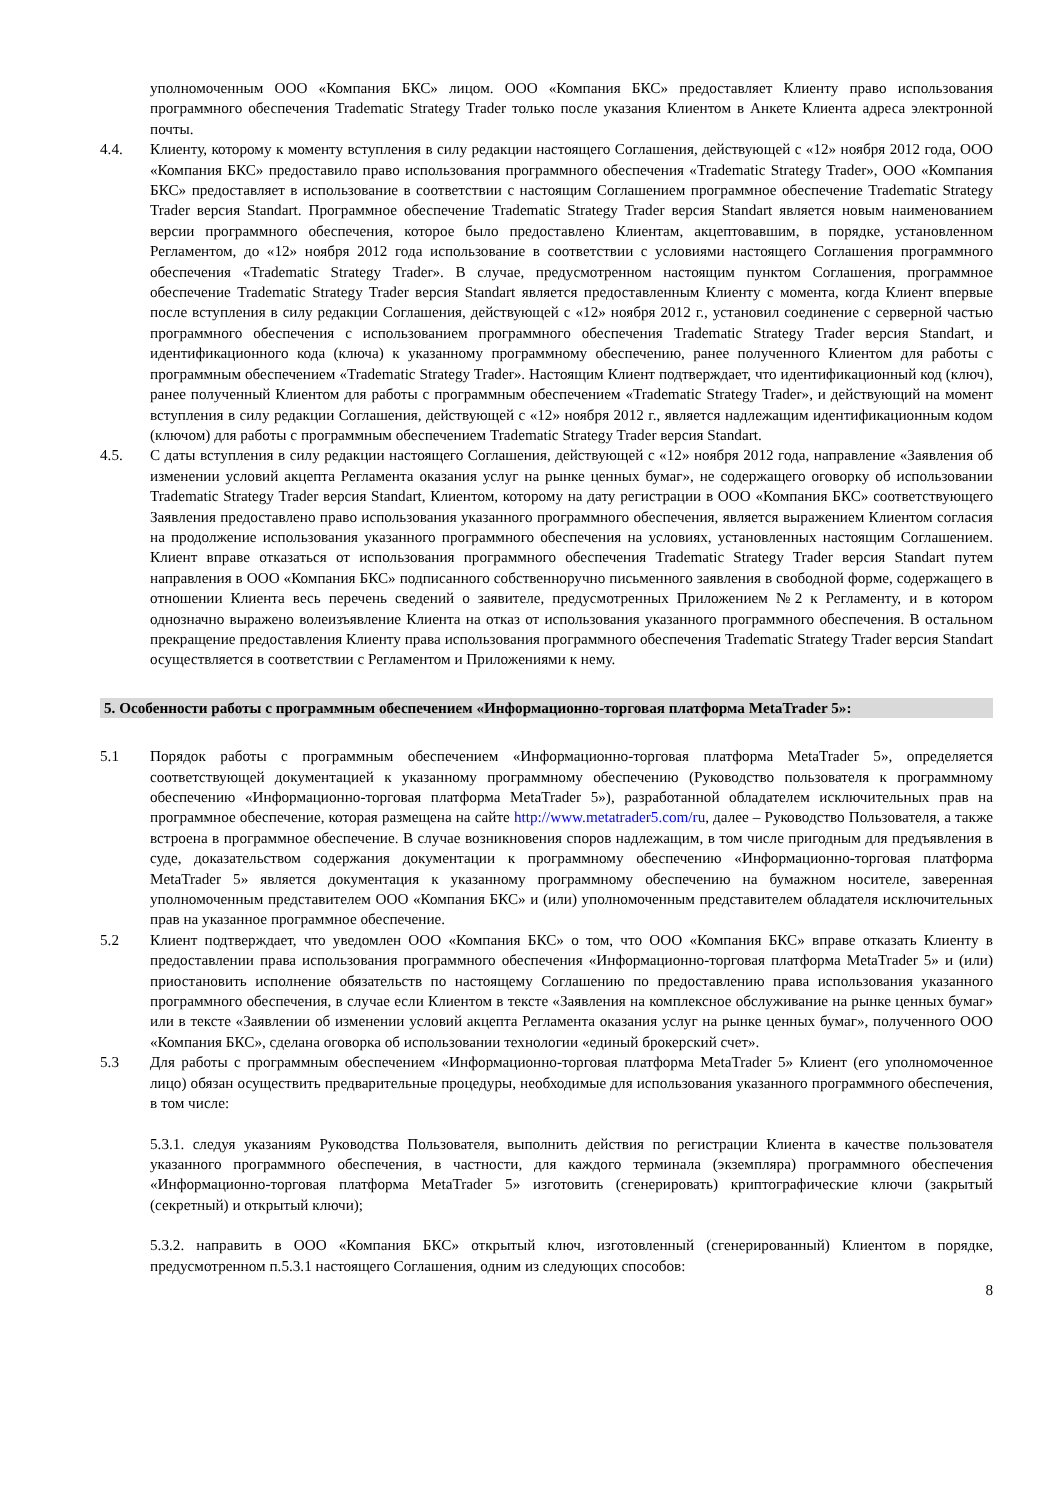уполномоченным ООО «Компания БКС» лицом. ООО «Компания БКС» предоставляет Клиенту право использования программного обеспечения Tradematic Strategy Trader только после указания Клиентом в Анкете Клиента адреса электронной почты.
4.4. Клиенту, которому к моменту вступления в силу редакции настоящего Соглашения, действующей с «12» ноября 2012 года, ООО «Компания БКС» предоставило право использования программного обеспечения «Tradematic Strategy Trader», ООО «Компания БКС» предоставляет в использование в соответствии с настоящим Соглашением программное обеспечение Tradematic Strategy Trader версия Standart. Программное обеспечение Tradematic Strategy Trader версия Standart является новым наименованием версии программного обеспечения, которое было предоставлено Клиентам, акцептовавшим, в порядке, установленном Регламентом, до «12» ноября 2012 года использование в соответствии с условиями настоящего Соглашения программного обеспечения «Tradematic Strategy Trader». В случае, предусмотренном настоящим пунктом Соглашения, программное обеспечение Tradematic Strategy Trader версия Standart является предоставленным Клиенту с момента, когда Клиент впервые после вступления в силу редакции Соглашения, действующей с «12» ноября 2012 г., установил соединение с серверной частью программного обеспечения с использованием программного обеспечения Tradematic Strategy Trader версия Standart, и идентификационного кода (ключа) к указанному программному обеспечению, ранее полученного Клиентом для работы с программным обеспечением «Tradematic Strategy Trader». Настоящим Клиент подтверждает, что идентификационный код (ключ), ранее полученный Клиентом для работы с программным обеспечением «Tradematic Strategy Trader», и действующий на момент вступления в силу редакции Соглашения, действующей с «12» ноября 2012 г., является надлежащим идентификационным кодом (ключом) для работы с программным обеспечением Tradematic Strategy Trader версия Standart.
4.5. С даты вступления в силу редакции настоящего Соглашения, действующей с «12» ноября 2012 года, направление «Заявления об изменении условий акцепта Регламента оказания услуг на рынке ценных бумаг», не содержащего оговорку об использовании Tradematic Strategy Trader версия Standart, Клиентом, которому на дату регистрации в ООО «Компания БКС» соответствующего Заявления предоставлено право использования указанного программного обеспечения, является выражением Клиентом согласия на продолжение использования указанного программного обеспечения на условиях, установленных настоящим Соглашением. Клиент вправе отказаться от использования программного обеспечения Tradematic Strategy Trader версия Standart путем направления в ООО «Компания БКС» подписанного собственноручно письменного заявления в свободной форме, содержащего в отношении Клиента весь перечень сведений о заявителе, предусмотренных Приложением №2 к Регламенту, и в котором однозначно выражено волеизъявление Клиента на отказ от использования указанного программного обеспечения. В остальном прекращение предоставления Клиенту права использования программного обеспечения Tradematic Strategy Trader версия Standart осуществляется в соответствии с Регламентом и Приложениями к нему.
5. Особенности работы с программным обеспечением «Информационно-торговая платформа MetaTrader 5»:
5.1 Порядок работы с программным обеспечением «Информационно-торговая платформа MetaTrader 5», определяется соответствующей документацией к указанному программному обеспечению (Руководство пользователя к программному обеспечению «Информационно-торговая платформа MetaTrader 5»), разработанной обладателем исключительных прав на программное обеспечение, которая размещена на сайте http://www.metatrader5.com/ru, далее – Руководство Пользователя, а также встроена в программное обеспечение. В случае возникновения споров надлежащим, в том числе пригодным для предъявления в суде, доказательством содержания документации к программному обеспечению «Информационно-торговая платформа MetaTrader 5» является документация к указанному программному обеспечению на бумажном носителе, заверенная уполномоченным представителем ООО «Компания БКС» и (или) уполномоченным представителем обладателя исключительных прав на указанное программное обеспечение.
5.2 Клиент подтверждает, что уведомлен ООО «Компания БКС» о том, что ООО «Компания БКС» вправе отказать Клиенту в предоставлении права использования программного обеспечения «Информационно-торговая платформа MetaTrader 5» и (или) приостановить исполнение обязательств по настоящему Соглашению по предоставлению права использования указанного программного обеспечения, в случае если Клиентом в тексте «Заявления на комплексное обслуживание на рынке ценных бумаг» или в тексте «Заявлении об изменении условий акцепта Регламента оказания услуг на рынке ценных бумаг», полученного ООО «Компания БКС», сделана оговорка об использовании технологии «единый брокерский счет».
5.3 Для работы с программным обеспечением «Информационно-торговая платформа MetaTrader 5» Клиент (его уполномоченное лицо) обязан осуществить предварительные процедуры, необходимые для использования указанного программного обеспечения, в том числе:
5.3.1. следуя указаниям Руководства Пользователя, выполнить действия по регистрации Клиента в качестве пользователя указанного программного обеспечения, в частности, для каждого терминала (экземпляра) программного обеспечения «Информационно-торговая платформа MetaTrader 5» изготовить (сгенерировать) криптографические ключи (закрытый (секретный) и открытый ключи);
5.3.2. направить в ООО «Компания БКС» открытый ключ, изготовленный (сгенерированный) Клиентом в порядке, предусмотренном п.5.3.1 настоящего Соглашения, одним из следующих способов:
8